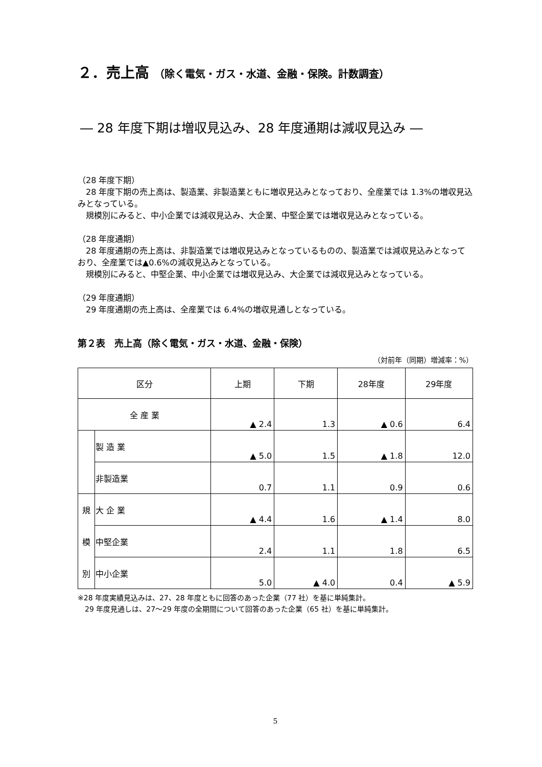２．売上高 （除く電気・ガス・水道、金融・保険。計数調査）
― 28 年度下期は増収見込み、28 年度通期は減収見込み ―
（28 年度下期）
　28 年度下期の売上高は、製造業、非製造業ともに増収見込みとなっており、全産業では 1.3%の増収見込みとなっている。
　規模別にみると、中小企業では減収見込み、大企業、中堅企業では増収見込みとなっている。
（28 年度通期）
　28 年度通期の売上高は、非製造業では増収見込みとなっているものの、製造業では減収見込みとなっており、全産業では▲0.6%の減収見込みとなっている。
　規模別にみると、中堅企業、中小企業では増収見込み、大企業では減収見込みとなっている。
（29 年度通期）
　29 年度通期の売上高は、全産業では 6.4%の増収見通しとなっている。
第２表　売上高（除く電気・ガス・水道、金融・保険）
（対前年（同期）増減率：%）
| 区分 | | 上期 | 下期 | 28年度 | 29年度 |
| --- | --- | --- | --- | --- | --- |
| 全 産 業 | | ▲ 2.4 | 1.3 | ▲ 0.6 | 6.4 |
| | 製 造 業 | ▲ 5.0 | 1.5 | ▲ 1.8 | 12.0 |
| | 非製造業 | 0.7 | 1.1 | 0.9 | 0.6 |
| 規 模 別 | 大 企 業 | ▲ 4.4 | 1.6 | ▲ 1.4 | 8.0 |
| | 中堅企業 | 2.4 | 1.1 | 1.8 | 6.5 |
| | 中小企業 | 5.0 | ▲ 4.0 | 0.4 | ▲ 5.9 |
※28 年度実績見込みは、27、28 年度ともに回答のあった企業（77 社）を基に単純集計。
　29 年度見通しは、27～29 年度の全期間について回答のあった企業（65 社）を基に単純集計。
5